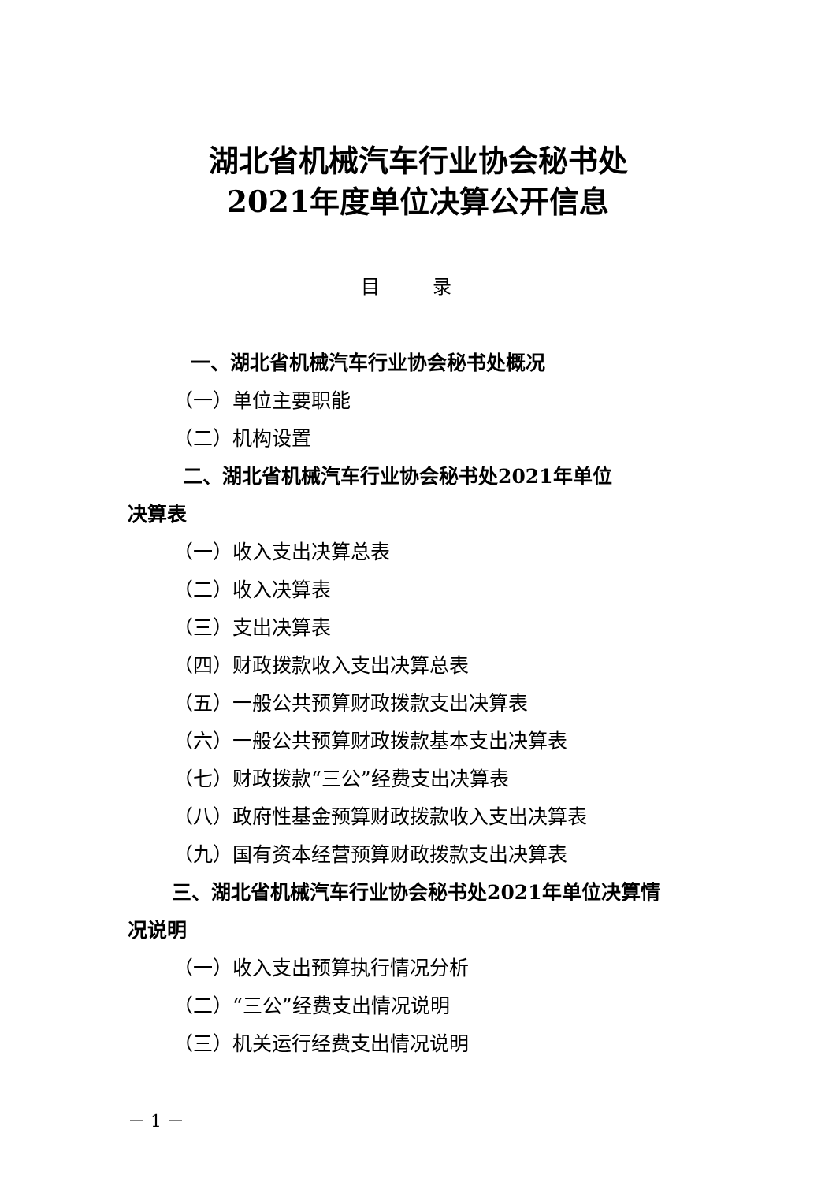湖北省机械汽车行业协会秘书处
2021年度单位决算公开信息
目 录
一、湖北省机械汽车行业协会秘书处概况
（一）单位主要职能
（二）机构设置
二、湖北省机械汽车行业协会秘书处2021年单位
决算表
（一）收入支出决算总表
（二）收入决算表
（三）支出决算表
（四）财政拨款收入支出决算总表
（五）一般公共预算财政拨款支出决算表
（六）一般公共预算财政拨款基本支出决算表
（七）财政拨款“三公”经费支出决算表
（八）政府性基金预算财政拨款收入支出决算表
（九）国有资本经营预算财政拨款支出决算表
三、湖北省机械汽车行业协会秘书处2021年单位决算情
况说明
（一）收入支出预算执行情况分析
（二）“三公”经费支出情况说明
（三）机关运行经费支出情况说明
－ 1 －